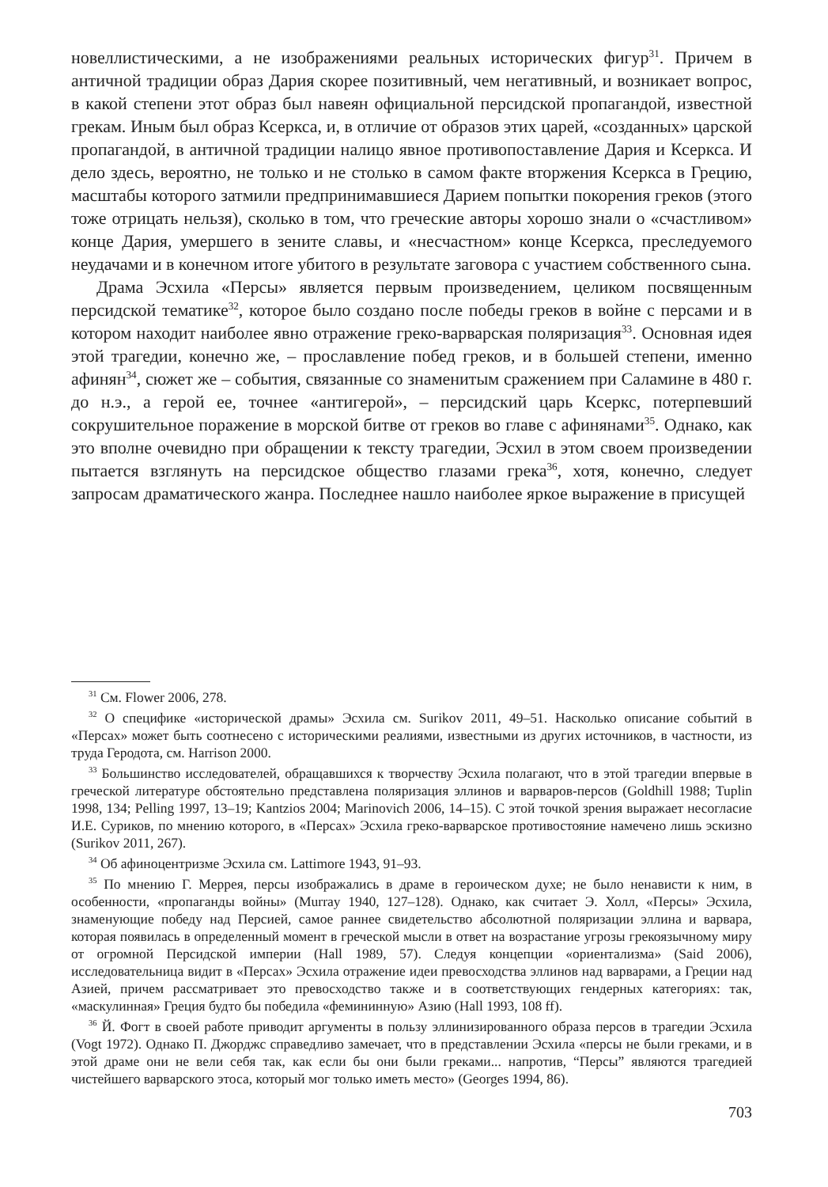новеллистическими, а не изображениями реальных исторических фигур<sup>31</sup>. Причем в античной традиции образ Дария скорее позитивный, чем негативный, и возникает вопрос, в какой степени этот образ был навеян официальной персидской пропагандой, известной грекам. Иным был образ Ксеркса, и, в отличие от образов этих царей, «созданных» царской пропагандой, в античной традиции налицо явное противопоставление Дария и Ксеркса. И дело здесь, вероятно, не только и не столько в самом факте вторжения Ксеркса в Грецию, масштабы которого затмили предпринимавшиеся Дарием попытки покорения греков (этого тоже отрицать нельзя), сколько в том, что греческие авторы хорошо знали о «счастливом» конце Дария, умершего в зените славы, и «несчастном» конце Ксеркса, преследуемого неудачами и в конечном итоге убитого в результате заговора с участием собственного сына.
Драма Эсхила «Персы» является первым произведением, целиком посвященным персидской тематике<sup>32</sup>, которое было создано после победы греков в войне с персами и в котором находит наиболее явно отражение греко-варварская поляризация<sup>33</sup>. Основная идея этой трагедии, конечно же, – прославление побед греков, и в большей степени, именно афинян<sup>34</sup>, сюжет же – события, связанные со знаменитым сражением при Саламине в 480 г. до н.э., а герой ее, точнее «антигерой», – персидский царь Ксеркс, потерпевший сокрушительное поражение в морской битве от греков во главе с афинянами<sup>35</sup>. Однако, как это вполне очевидно при обращении к тексту трагедии, Эсхил в этом своем произведении пытается взглянуть на персидское общество глазами грека<sup>36</sup>, хотя, конечно, следует запросам драматического жанра. Последнее нашло наиболее яркое выражение в присущей
<sup>31</sup> См. Flower 2006, 278.
<sup>32</sup> О специфике «исторической драмы» Эсхила см. Surikov 2011, 49–51. Насколько описание событий в «Персах» может быть соотнесено с историческими реалиями, известными из других источников, в частности, из труда Геродота, см. Harrison 2000.
<sup>33</sup> Большинство исследователей, обращавшихся к творчеству Эсхила полагают, что в этой трагедии впервые в греческой литературе обстоятельно представлена поляризация эллинов и варваров-персов (Goldhill 1988; Tuplin 1998, 134; Pelling 1997, 13–19; Kantzios 2004; Marinovich 2006, 14–15). С этой точкой зрения выражает несогласие И.Е. Суриков, по мнению которого, в «Персах» Эсхила греко-варварское противостояние намечено лишь эскизно (Surikov 2011, 267).
<sup>34</sup> Об афиноцентризме Эсхила см. Lattimore 1943, 91–93.
<sup>35</sup> По мнению Г. Меррея, персы изображались в драме в героическом духе; не было ненависти к ним, в особенности, «пропаганды войны» (Murray 1940, 127–128). Однако, как считает Э. Холл, «Персы» Эсхила, знаменующие победу над Персией, самое раннее свидетельство абсолютной поляризации эллина и варвара, которая появилась в определенный момент в греческой мысли в ответ на возрастание угрозы грекоязычному миру от огромной Персидской империи (Hall 1989, 57). Следуя концепции «ориентализма» (Said 2006), исследовательница видит в «Персах» Эсхила отражение идеи превосходства эллинов над варварами, а Греции над Азией, причем рассматривает это превосходство также и в соответствующих гендерных категориях: так, «маскулинная» Греция будто бы победила «фемининную» Азию (Hall 1993, 108 ff).
<sup>36</sup> Й. Фогт в своей работе приводит аргументы в пользу эллинизированного образа персов в трагедии Эсхила (Vogt 1972). Однако П. Джорджс справедливо замечает, что в представлении Эсхила «персы не были греками, и в этой драме они не вели себя так, как если бы они были греками... напротив, “Персы” являются трагедией чистейшего варварского этоса, который мог только иметь место» (Georges 1994, 86).
703